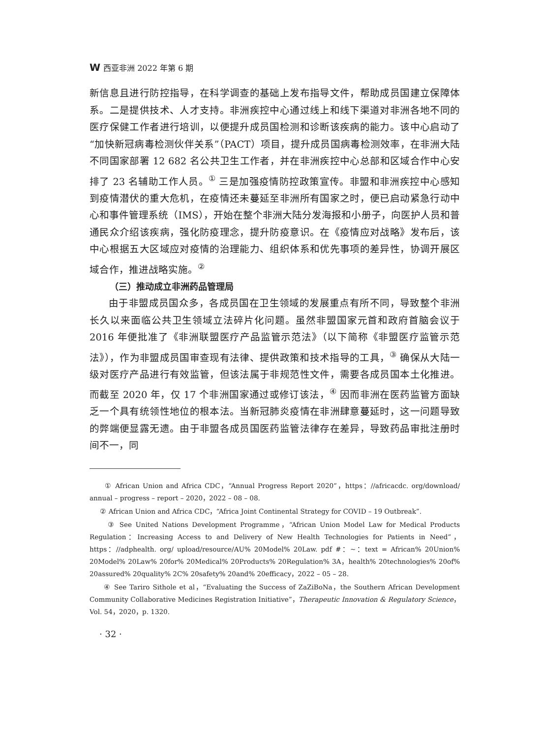W西亚非洲 2022 年第 6 期
新信息且进行防控指导，在科学调查的基础上发布指导文件，帮助成员国建立保障体系。二是提供技术、人才支持。非洲疾控中心通过线上和线下渠道对非洲各地不同的医疗保健工作者进行培训，以便提升成员国检测和诊断该疾病的能力。该中心启动了“加快新冠病毒检测伙伴关系”（PACT）项目，提升成员国病毒检测效率，在非洲大陆不同国家部署 12 682 名公共卫生工作者，并在非洲疾控中心总部和区域合作中心安排了 23 名辅助工作人员。<sup>①</sup> 三是加强疫情防控政策宣传。非盟和非洲疾控中心感知到疫情潜伏的重大危机，在疫情还未蔓延至非洲所有国家之时，便已启动紧急行动中心和事件管理系统（IMS），开始在整个非洲大陆分发海报和小册子，向医护人员和普通民众介绍该疾病，强化防疫理念，提升防疫意识。在《疫情应对战略》发布后，该中心根据五大区域应对疫情的治理能力、组织体系和优先事项的差异性，协调开展区域合作，推进战略实施。<sup>②</sup>
（三）推动成立非洲药品管理局
由于非盟成员国众多，各成员国在卫生领域的发展重点有所不同，导致整个非洲长久以来面临公共卫生领域立法碎片化问题。虽然非盟国家元首和政府首脑会议于 2016 年便批准了《非洲联盟医疗产品监管示范法》（以下简称《非盟医疗监管示范法》），作为非盟成员国审查现有法律、提供政策和技术指导的工具，<sup>③</sup> 确保从大陆一级对医疗产品进行有效监管，但该法属于非规范性文件，需要各成员国本土化推进。而截至 2020 年，仅 17 个非洲国家通过或修订该法，<sup>④</sup> 因而非洲在医药监管方面缺乏一个具有统领性地位的根本法。当新冠肺炎疫情在非洲肆意蔓延时，这一问题导致的弊端便显露无遗。由于非盟各成员国医药监管法律存在差异，导致药品审批注册时间不一，同
① African Union and Africa CDC，“Annual Progress Report 2020”，https：//africacdc. org/download/ annual – progress – report – 2020，2022 – 08 – 08.
② African Union and Africa CDC，“Africa Joint Continental Strategy for COVID – 19 Outbreak”.
③ See United Nations Development Programme，“African Union Model Law for Medical Products Regulation：Increasing Access to and Delivery of New Health Technologies for Patients in Need”，https：//adphealth. org/ upload/resource/AU% 20Model% 20Law. pdf #：~：text = African% 20Union% 20Model% 20Law% 20for% 20Medical% 20Products% 20Regulation% 3A，health% 20technologies% 20of% 20assured% 20quality% 2C% 20safety% 20and% 20efficacy，2022 – 05 – 28.
④ See Tariro Sithole et al，“Evaluating the Success of ZaZiBoNa，the Southern African Development Community Collaborative Medicines Registration Initiative”，Therapeutic Innovation & Regulatory Science，Vol. 54，2020，p. 1320.
· 32 ·